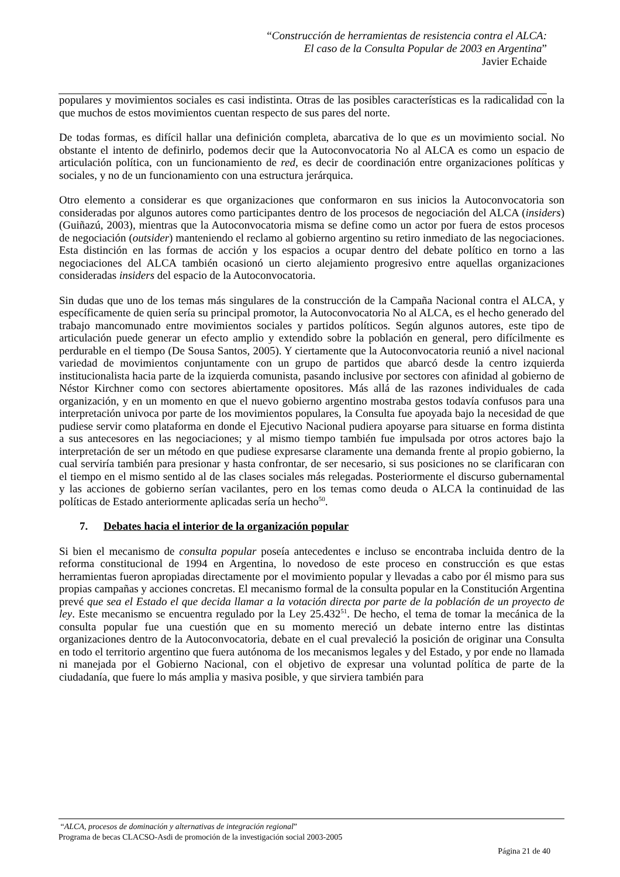“Construcción de herramientas de resistencia contra el ALCA:
El caso de la Consulta Popular de 2003 en Argentina”
Javier Echaide
populares y movimientos sociales es casi indistinta. Otras de las posibles características es la radicalidad con la que muchos de estos movimientos cuentan respecto de sus pares del norte.
De todas formas, es difícil hallar una definición completa, abarcativa de lo que es un movimiento social. No obstante el intento de definirlo, podemos decir que la Autoconvocatoria No al ALCA es como un espacio de articulación política, con un funcionamiento de red, es decir de coordinación entre organizaciones políticas y sociales, y no de un funcionamiento con una estructura jerárquica.
Otro elemento a considerar es que organizaciones que conformaron en sus inicios la Autoconvocatoria son consideradas por algunos autores como participantes dentro de los procesos de negociación del ALCA (insiders) (Guiñazú, 2003), mientras que la Autoconvocatoria misma se define como un actor por fuera de estos procesos de negociación (outsider) manteniendo el reclamo al gobierno argentino su retiro inmediato de las negociaciones. Esta distinción en las formas de acción y los espacios a ocupar dentro del debate político en torno a las negociaciones del ALCA también ocasionó un cierto alejamiento progresivo entre aquellas organizaciones consideradas insiders del espacio de la Autoconvocatoria.
Sin dudas que uno de los temas más singulares de la construcción de la Campaña Nacional contra el ALCA, y específicamente de quien sería su principal promotor, la Autoconvocatoria No al ALCA, es el hecho generado del trabajo mancomunado entre movimientos sociales y partidos políticos. Según algunos autores, este tipo de articulación puede generar un efecto amplio y extendido sobre la población en general, pero difícilmente es perdurable en el tiempo (De Sousa Santos, 2005). Y ciertamente que la Autoconvocatoria reunió a nivel nacional variedad de movimientos conjuntamente con un grupo de partidos que abarcó desde la centro izquierda institucionalista hacia parte de la izquierda comunista, pasando inclusive por sectores con afinidad al gobierno de Néstor Kirchner como con sectores abiertamente opositores. Más allá de las razones individuales de cada organización, y en un momento en que el nuevo gobierno argentino mostraba gestos todavía confusos para una interpretación univoca por parte de los movimientos populares, la Consulta fue apoyada bajo la necesidad de que pudiese servir como plataforma en donde el Ejecutivo Nacional pudiera apoyarse para situarse en forma distinta a sus antecesores en las negociaciones; y al mismo tiempo también fue impulsada por otros actores bajo la interpretación de ser un método en que pudiese expresarse claramente una demanda frente al propio gobierno, la cual serviría también para presionar y hasta confrontar, de ser necesario, si sus posiciones no se clarificaran con el tiempo en el mismo sentido al de las clases sociales más relegadas. Posteriormente el discurso gubernamental y las acciones de gobierno serían vacilantes, pero en los temas como deuda o ALCA la continuidad de las políticas de Estado anteriormente aplicadas sería un hecho<sup>50</sup>.
7. Debates hacia el interior de la organización popular
Si bien el mecanismo de consulta popular poseía antecedentes e incluso se encontraba incluida dentro de la reforma constitucional de 1994 en Argentina, lo novedoso de este proceso en construcción es que estas herramientas fueron apropiadas directamente por el movimiento popular y llevadas a cabo por él mismo para sus propias campañas y acciones concretas. El mecanismo formal de la consulta popular en la Constitución Argentina prevé que sea el Estado el que decida llamar a la votación directa por parte de la población de un proyecto de ley. Este mecanismo se encuentra regulado por la Ley 25.432<sup>51</sup>. De hecho, el tema de tomar la mecánica de la consulta popular fue una cuestión que en su momento mereció un debate interno entre las distintas organizaciones dentro de la Autoconvocatoria, debate en el cual prevaleció la posición de originar una Consulta en todo el territorio argentino que fuera autónoma de los mecanismos legales y del Estado, y por ende no llamada ni manejada por el Gobierno Nacional, con el objetivo de expresar una voluntad política de parte de la ciudadanía, que fuere lo más amplia y masiva posible, y que sirviera también para
“ALCA, procesos de dominación y alternativas de integración regional”
Programa de becas CLACSO-Asdi de promoción de la investigación social 2003-2005
Página 21 de 40